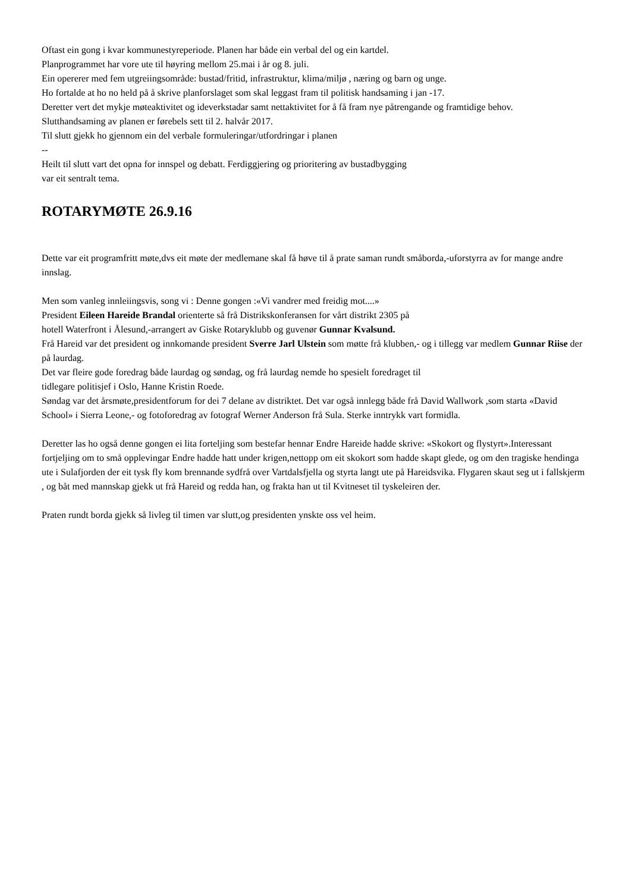Oftast ein gong i kvar kommunestyreperiode. Planen har både ein verbal del og ein kartdel.
Planprogrammet har vore ute til høyring mellom 25.mai i år og 8. juli.
Ein opererer med fem utgreiingsområde: bustad/fritid, infrastruktur, klima/miljø , næring og barn og unge.
Ho fortalde at ho no held på å skrive planforslaget som skal leggast fram til politisk handsaming i jan -17.
Deretter vert det mykje møteaktivitet og ideverkstadar samt nettaktivitet for å få fram nye påtrengande og framtidige behov.
Slutthandsaming av planen er førebels sett til 2. halvår 2017.
Til slutt gjekk ho gjennom ein del verbale formuleringar/utfordringar i planen
--
Heilt til slutt vart det opna for innspel og debatt. Ferdiggjering og prioritering av bustadbygging
var eit sentralt tema.
ROTARYMØTE 26.9.16
Dette var eit programfritt møte,dvs eit møte der medlemane skal få høve til å prate saman rundt småborda,-uforstyrra av for mange andre innslag.
Men som vanleg innleiingsvis, song vi : Denne gongen :«Vi vandrer med freidig mot....»
President Eileen Hareide Brandal orienterte så frå Distrikskonferansen for vårt distrikt 2305 på
hotell Waterfront i Ålesund,-arrangert av Giske Rotaryklubb og guvenør Gunnar Kvalsund.
Frå Hareid var det president og innkomande president Sverre Jarl Ulstein som møtte frå klubben,- og i tillegg var medlem Gunnar Riise der på laurdag.
Det var fleire gode foredrag både laurdag og søndag, og frå laurdag nemde ho spesielt foredraget til
tidlegare politisjef i Oslo, Hanne Kristin Roede.
Søndag var det årsmøte,presidentforum for dei 7 delane av distriktet. Det var også innlegg både frå David Wallwork ,som starta «David School» i Sierra Leone,- og fotoforedrag av fotograf Werner Anderson frå Sula. Sterke inntrykk vart formidla.
Deretter las ho også denne gongen ei lita forteljing som bestefar hennar Endre Hareide hadde skrive: «Skokort og flystyrt».Interessant fortjeljing om to små opplevingar Endre hadde hatt under krigen,nettopp om eit skokort som hadde skapt glede, og om den tragiske hendinga ute i Sulafjorden der eit tysk fly kom brennande sydfrå over Vartdalsfjella og styrta langt ute på Hareidsvika. Flygaren skaut seg ut i fallskjerm , og båt med mannskap gjekk ut frå Hareid og redda han, og frakta han ut til Kvitneset til tyskeleiren der.
Praten rundt borda gjekk så livleg til timen var slutt,og presidenten ynskte oss vel heim.